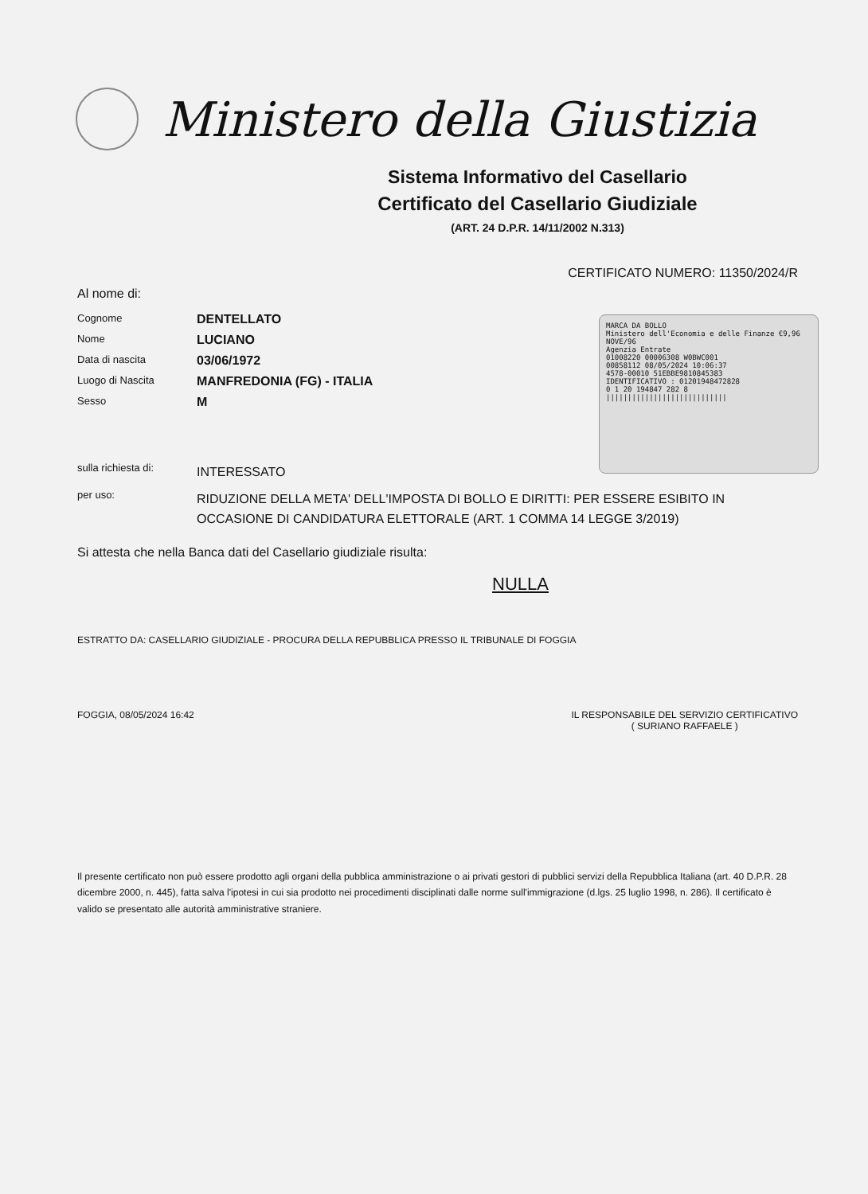Ministero della Giustizia
Sistema Informativo del Casellario
Certificato del Casellario Giudiziale
(ART. 24 D.P.R. 14/11/2002 N.313)
CERTIFICATO NUMERO: 11350/2024/R
MARCA DA BOLLO
Ministero dell'Economia e delle Finanze €9,96 NOVE/96
Agenzia Entrate
01008220 00006308 W0BWC001
00858112 08/05/2024 10:06:37
4578-00010 51EBBE9810845383
IDENTIFICATIVO : 01201948472828
0 1 20 194847 282 8
||||||||||||||||||||||||||||
Al nome di:
Cognome
DENTELLATO
Nome
LUCIANO
Data di nascita
03/06/1972
Luogo di Nascita
MANFREDONIA (FG) - ITALIA
Sesso
M
sulla richiesta di:
INTERESSATO
per uso:
RIDUZIONE DELLA META' DELL'IMPOSTA DI BOLLO E DIRITTI: PER ESSERE ESIBITO IN OCCASIONE DI CANDIDATURA ELETTORALE (ART. 1 COMMA 14 LEGGE 3/2019)
Si attesta che nella Banca dati del Casellario giudiziale risulta:
NULLA
ESTRATTO DA: CASELLARIO GIUDIZIALE - PROCURA DELLA REPUBBLICA PRESSO IL TRIBUNALE DI FOGGIA
FOGGIA, 08/05/2024 16:42 IL RESPONSABILE DEL SERVIZIO CERTIFICATIVO
( SURIANO RAFFAELE )
Il presente certificato non può essere prodotto agli organi della pubblica amministrazione o ai privati gestori di pubblici servizi della Repubblica Italiana (art. 40 D.P.R. 28 dicembre 2000, n. 445), fatta salva l'ipotesi in cui sia prodotto nei procedimenti disciplinati dalle norme sull'immigrazione (d.lgs. 25 luglio 1998, n. 286). Il certificato è valido se presentato alle autorità amministrative straniere.